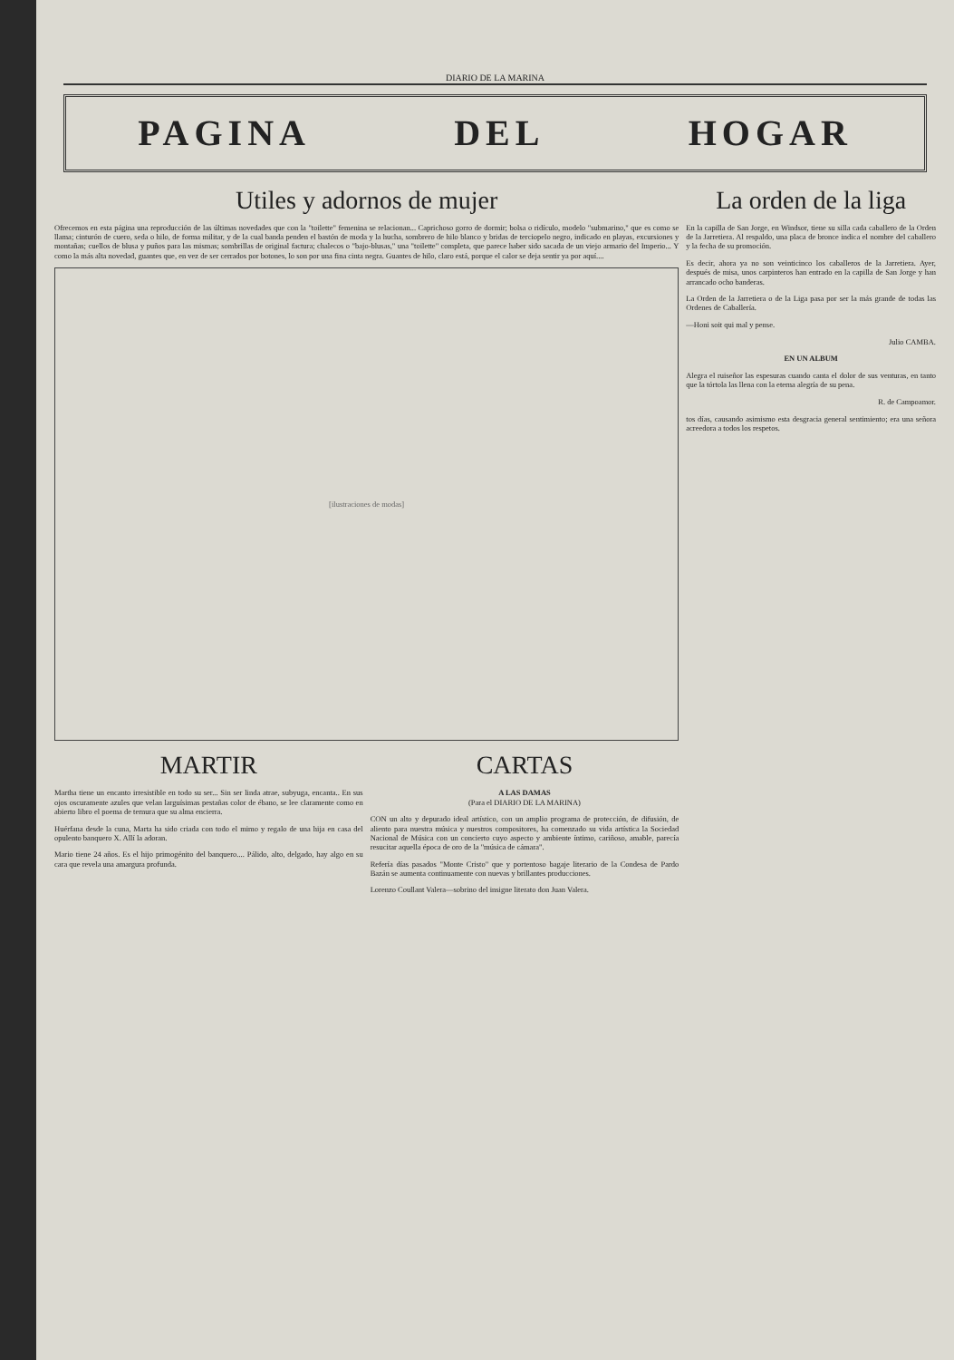DIARIO DE LA MARINA
PAGINA DEL HOGAR
Utiles y adornos de mujer
Ofrecemos en esta página una reproducción de las últimas novedades que con la "toilette" femenina se relacionan... Caprichoso gorro de dormir; bolsa o ridículo, modelo "submarino," que es como se llama; cinturón de cuero, seda o hilo, de forma militar, y de la cual banda penden el bastón de moda y la hucha, sombrero de hilo blanco y bridas de terciopelo negro, indicado en playas, excursiones y montañas; cuellos de blusa y puños para las mismas; sombrillas de original factura; chalecos o "bajo-blusas," una "toilette" completa, que parece haber sido sacada de un viejo armario del Imperio... Y como la más alta novedad, guantes que, en vez de ser cerrados por botones, lo son por una fina cinta negra. Guantes de hilo, claro está, porque el calor se deja sentir ya por aquí....
[ilustraciones de modas]
MARTIR
Martha tiene un encanto irresistible en todo su ser... Sin ser linda atrae, subyuga, encanta.. En sus ojos oscuramente azules que velan larguísimas pestañas color de ébano, se lee claramente como en abierto libro el poema de ternura que su alma encierra.
Huérfana desde la cuna, Marta ha sido criada con todo el mimo y regalo de una hija en casa del opulento banquero X. Allí la adoran.
Mario tiene 24 años. Es el hijo primogénito del banquero.... Pálido, alto, delgado, hay algo en su cara que revela una amargura profunda.
CARTAS
A LAS DAMAS
(Para el DIARIO DE LA MARINA)
CON un alto y depurado ideal artístico, con un amplio programa de protección, de difusión, de aliento para nuestra música y nuestros compositores, ha comenzado su vida artística la Sociedad Nacional de Música con un concierto cuyo aspecto y ambiente íntimo, cariñoso, amable, parecía resucitar aquella época de oro de la "música de cámara".
Refería días pasados "Monte Cristo" que y portentoso bagaje literario de la Condesa de Pardo Bazán se aumenta continuamente con nuevas y brillantes producciones.
Lorenzo Coullant Valera—sobrino del insigne literato don Juan Valera.
La orden de la liga
En la capilla de San Jorge, en Windsor, tiene su silla cada caballero de la Orden de la Jarretiera. Al respaldo, una placa de bronce indica el nombre del caballero y la fecha de su promoción.
Es decir, ahora ya no son veinticinco los caballeros de la Jarretiera. Ayer, después de misa, unos carpinteros han entrado en la capilla de San Jorge y han arrancado ocho banderas.
La Orden de la Jarretiera o de la Liga pasa por ser la más grande de todas las Ordenes de Caballería.
—Honi soit qui mal y pense.
Julio CAMBA.
EN UN ALBUM
Alegra el ruiseñor las espesuras cuando canta el dolor de sus venturas, en tanto que la tórtola las llena con la eterna alegría de su pena.
R. de Campoamor.
tos días, causando asimismo esta desgracia general sentimiento; era una señora acreedora a todos los respetos.